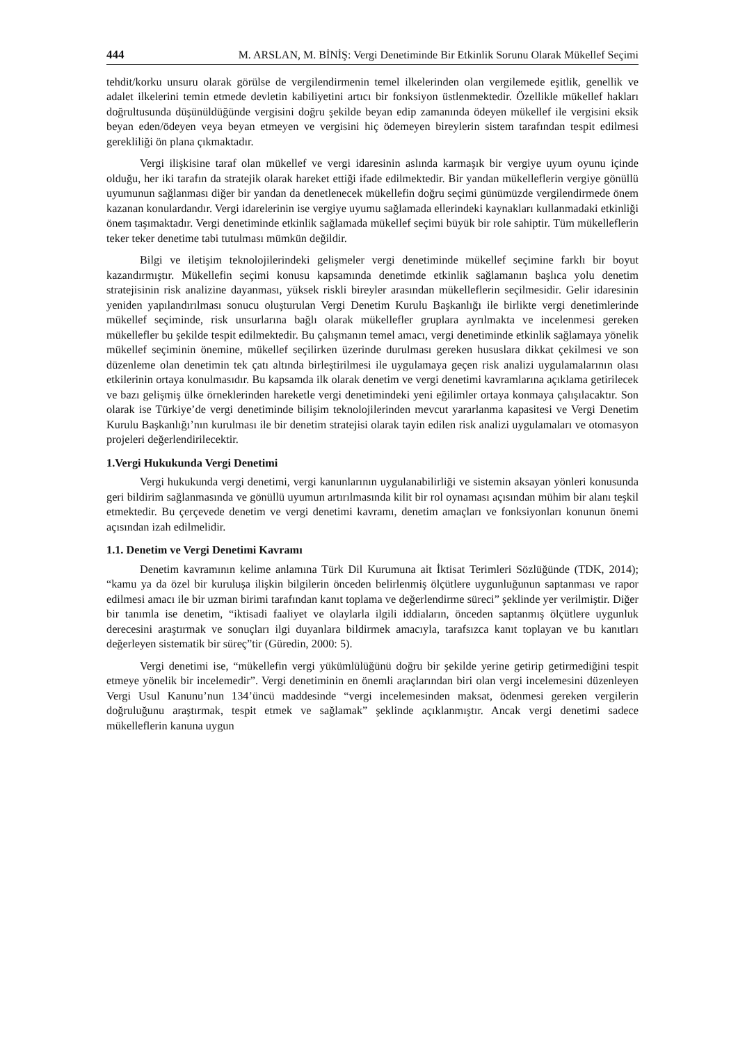444 M. ARSLAN, M. BİNİŞ: Vergi Denetiminde Bir Etkinlik Sorunu Olarak Mükellef Seçimi
tehdit/korku unsuru olarak görülse de vergilendirmenin temel ilkelerinden olan vergilemede eşitlik, genellik ve adalet ilkelerini temin etmede devletin kabiliyetini artıcı bir fonksiyon üstlenmektedir. Özellikle mükellef hakları doğrultusunda düşünüldüğünde vergisini doğru şekilde beyan edip zamanında ödeyen mükellef ile vergisini eksik beyan eden/ödeyen veya beyan etmeyen ve vergisini hiç ödemeyen bireylerin sistem tarafından tespit edilmesi gerekliliği ön plana çıkmaktadır.
Vergi ilişkisine taraf olan mükellef ve vergi idaresinin aslında karmaşık bir vergiye uyum oyunu içinde olduğu, her iki tarafın da stratejik olarak hareket ettiği ifade edilmektedir. Bir yandan mükelleflerin vergiye gönüllü uyumunun sağlanması diğer bir yandan da denetlenecek mükellefin doğru seçimi günümüzde vergilendirmede önem kazanan konulardandır. Vergi idarelerinin ise vergiye uyumu sağlamada ellerindeki kaynakları kullanmadaki etkinliği önem taşımaktadır. Vergi denetiminde etkinlik sağlamada mükellef seçimi büyük bir role sahiptir. Tüm mükelleflerin teker teker denetime tabi tutulması mümkün değildir.
Bilgi ve iletişim teknolojilerindeki gelişmeler vergi denetiminde mükellef seçimine farklı bir boyut kazandırmıştır. Mükellefin seçimi konusu kapsamında denetimde etkinlik sağlamanın başlıca yolu denetim stratejisinin risk analizine dayanması, yüksek riskli bireyler arasından mükelleflerin seçilmesidir. Gelir idaresinin yeniden yapılandırılması sonucu oluşturulan Vergi Denetim Kurulu Başkanlığı ile birlikte vergi denetimlerinde mükellef seçiminde, risk unsurlarına bağlı olarak mükellefler gruplara ayrılmakta ve incelenmesi gereken mükellefler bu şekilde tespit edilmektedir. Bu çalışmanın temel amacı, vergi denetiminde etkinlik sağlamaya yönelik mükellef seçiminin önemine, mükellef seçilirken üzerinde durulması gereken hususlara dikkat çekilmesi ve son düzenleme olan denetimin tek çatı altında birleştirilmesi ile uygulamaya geçen risk analizi uygulamalarının olası etkilerinin ortaya konulmasıdır. Bu kapsamda ilk olarak denetim ve vergi denetimi kavramlarına açıklama getirilecek ve bazı gelişmiş ülke örneklerinden hareketle vergi denetimindeki yeni eğilimler ortaya konmaya çalışılacaktır. Son olarak ise Türkiye’de vergi denetiminde bilişim teknolojilerinden mevcut yararlanma kapasitesi ve Vergi Denetim Kurulu Başkanlığı’nın kurulması ile bir denetim stratejisi olarak tayin edilen risk analizi uygulamaları ve otomasyon projeleri değerlendirilecektir.
1.Vergi Hukukunda Vergi Denetimi
Vergi hukukunda vergi denetimi, vergi kanunlarının uygulanabilirliği ve sistemin aksayan yönleri konusunda geri bildirim sağlanmasında ve gönüllü uyumun artırılmasında kilit bir rol oynaması açısından mühim bir alanı teşkil etmektedir. Bu çerçevede denetim ve vergi denetimi kavramı, denetim amaçları ve fonksiyonları konunun önemi açısından izah edilmelidir.
1.1. Denetim ve Vergi Denetimi Kavramı
Denetim kavramının kelime anlamına Türk Dil Kurumuna ait İktisat Terimleri Sözlüğünde (TDK, 2014); “kamu ya da özel bir kuruluşa ilişkin bilgilerin önceden belirlenmiş ölçütlere uygunluğunun saptanması ve rapor edilmesi amacı ile bir uzman birimi tarafından kanıt toplama ve değerlendirme süreci” şeklinde yer verilmiştir. Diğer bir tanımla ise denetim, “iktisadi faaliyet ve olaylarla ilgili iddiaların, önceden saptanmış ölçütlere uygunluk derecesini araştırmak ve sonuçları ilgi duyanlara bildirmek amacıyla, tarafsızca kanıt toplayan ve bu kanıtları değerleyen sistematik bir süreç”tir (Güredin, 2000: 5).
Vergi denetimi ise, “mükellefin vergi yükümlülüğünü doğru bir şekilde yerine getirip getirmediğini tespit etmeye yönelik bir incelemedir”. Vergi denetiminin en önemli araçlarından biri olan vergi incelemesini düzenleyen Vergi Usul Kanunu’nun 134’üncü maddesinde “vergi incelemesinden maksat, ödenmesi gereken vergilerin doğruluğunu araştırmak, tespit etmek ve sağlamak” şeklinde açıklanmıştır. Ancak vergi denetimi sadece mükelleflerin kanuna uygun